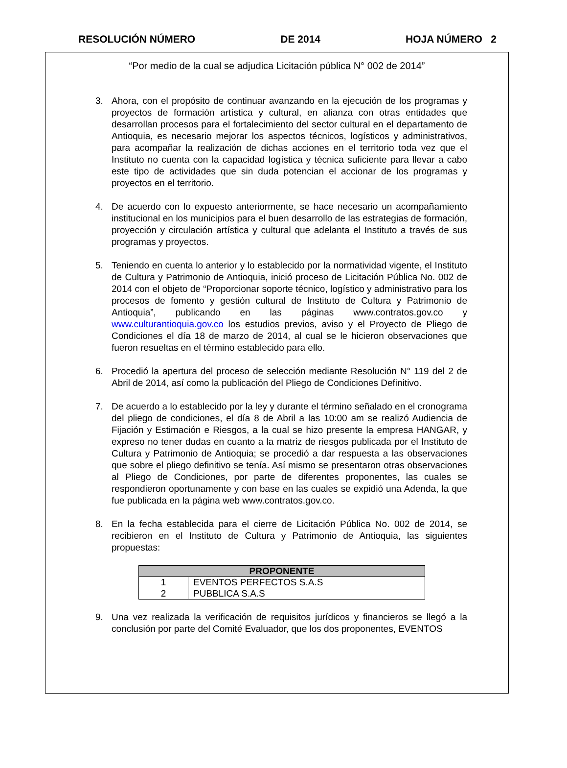RESOLUCIÓN NÚMERO DE 2014 HOJA NÚMERO 2
“Por medio de la cual se adjudica Licitación pública N° 002 de 2014”
3. Ahora, con el propósito de continuar avanzando en la ejecución de los programas y proyectos de formación artística y cultural, en alianza con otras entidades que desarrollan procesos para el fortalecimiento del sector cultural en el departamento de Antioquia, es necesario mejorar los aspectos técnicos, logísticos y administrativos, para acompañar la realización de dichas acciones en el territorio toda vez que el Instituto no cuenta con la capacidad logística y técnica suficiente para llevar a cabo este tipo de actividades que sin duda potencian el accionar de los programas y proyectos en el territorio.
4. De acuerdo con lo expuesto anteriormente, se hace necesario un acompañamiento institucional en los municipios para el buen desarrollo de las estrategias de formación, proyección y circulación artística y cultural que adelanta el Instituto a través de sus programas y proyectos.
5. Teniendo en cuenta lo anterior y lo establecido por la normatividad vigente, el Instituto de Cultura y Patrimonio de Antioquia, inició proceso de Licitación Pública No. 002 de 2014 con el objeto de “Proporcionar soporte técnico, logístico y administrativo para los procesos de fomento y gestión cultural de Instituto de Cultura y Patrimonio de Antioquia”, publicando en las páginas www.contratos.gov.co y www.culturantioquia.gov.co los estudios previos, aviso y el Proyecto de Pliego de Condiciones el día 18 de marzo de 2014, al cual se le hicieron observaciones que fueron resueltas en el término establecido para ello.
6. Procedió la apertura del proceso de selección mediante Resolución N° 119 del 2 de Abril de 2014, así como la publicación del Pliego de Condiciones Definitivo.
7. De acuerdo a lo establecido por la ley y durante el término señalado en el cronograma del pliego de condiciones, el día 8 de Abril a las 10:00 am se realizó Audiencia de Fijación y Estimación e Riesgos, a la cual se hizo presente la empresa HANGAR, y expreso no tener dudas en cuanto a la matriz de riesgos publicada por el Instituto de Cultura y Patrimonio de Antioquia; se procedió a dar respuesta a las observaciones que sobre el pliego definitivo se tenía. Así mismo se presentaron otras observaciones al Pliego de Condiciones, por parte de diferentes proponentes, las cuales se respondieron oportunamente y con base en las cuales se expidió una Adenda, la que fue publicada en la página web www.contratos.gov.co.
8. En la fecha establecida para el cierre de Licitación Pública No. 002 de 2014, se recibieron en el Instituto de Cultura y Patrimonio de Antioquia, las siguientes propuestas:
| PROPONENTE | |
| --- | --- |
| 1 | EVENTOS PERFECTOS S.A.S |
| 2 | PUBBLICA S.A.S |
9. Una vez realizada la verificación de requisitos jurídicos y financieros se llegó a la conclusión por parte del Comité Evaluador, que los dos proponentes, EVENTOS